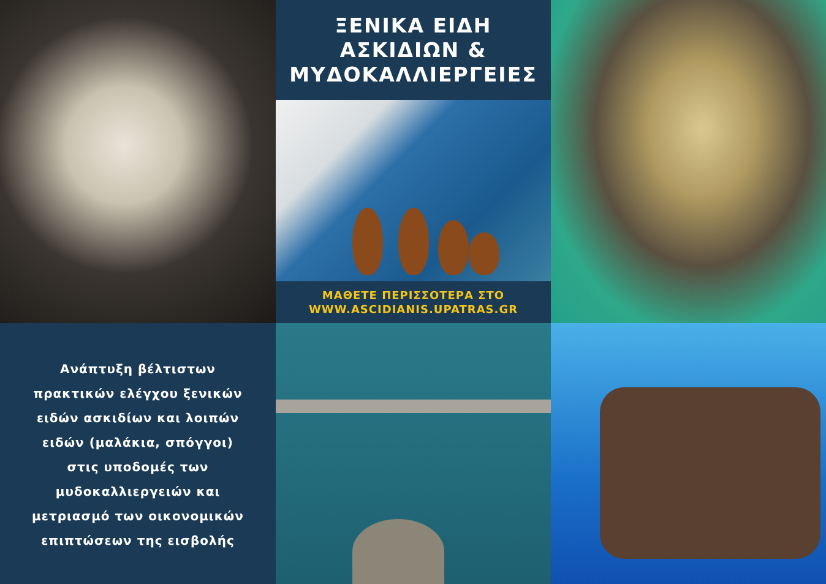ΞΕΝΙΚΑ ΕΙΔΗ
ΑΣΚΙΔΙΩΝ &
ΜΥΔΟΚΑΛΛΙΕΡΓΕΙΕΣ
ΜΑΘΕΤΕ ΠΕΡΙΣΣΟΤΕΡΑ ΣΤΟ
WWW.ASCIDIANIS.UPATRAS.GR
Ανάπτυξη βέλτιστων
πρακτικών ελέγχου ξενικών
ειδών ασκιδίων και λοιπών
ειδών (μαλάκια, σπόγγοι)
στις υποδομές των
μυδοκαλλιεργειών και
μετριασμό των οικονομικών
επιπτώσεων της εισβολής